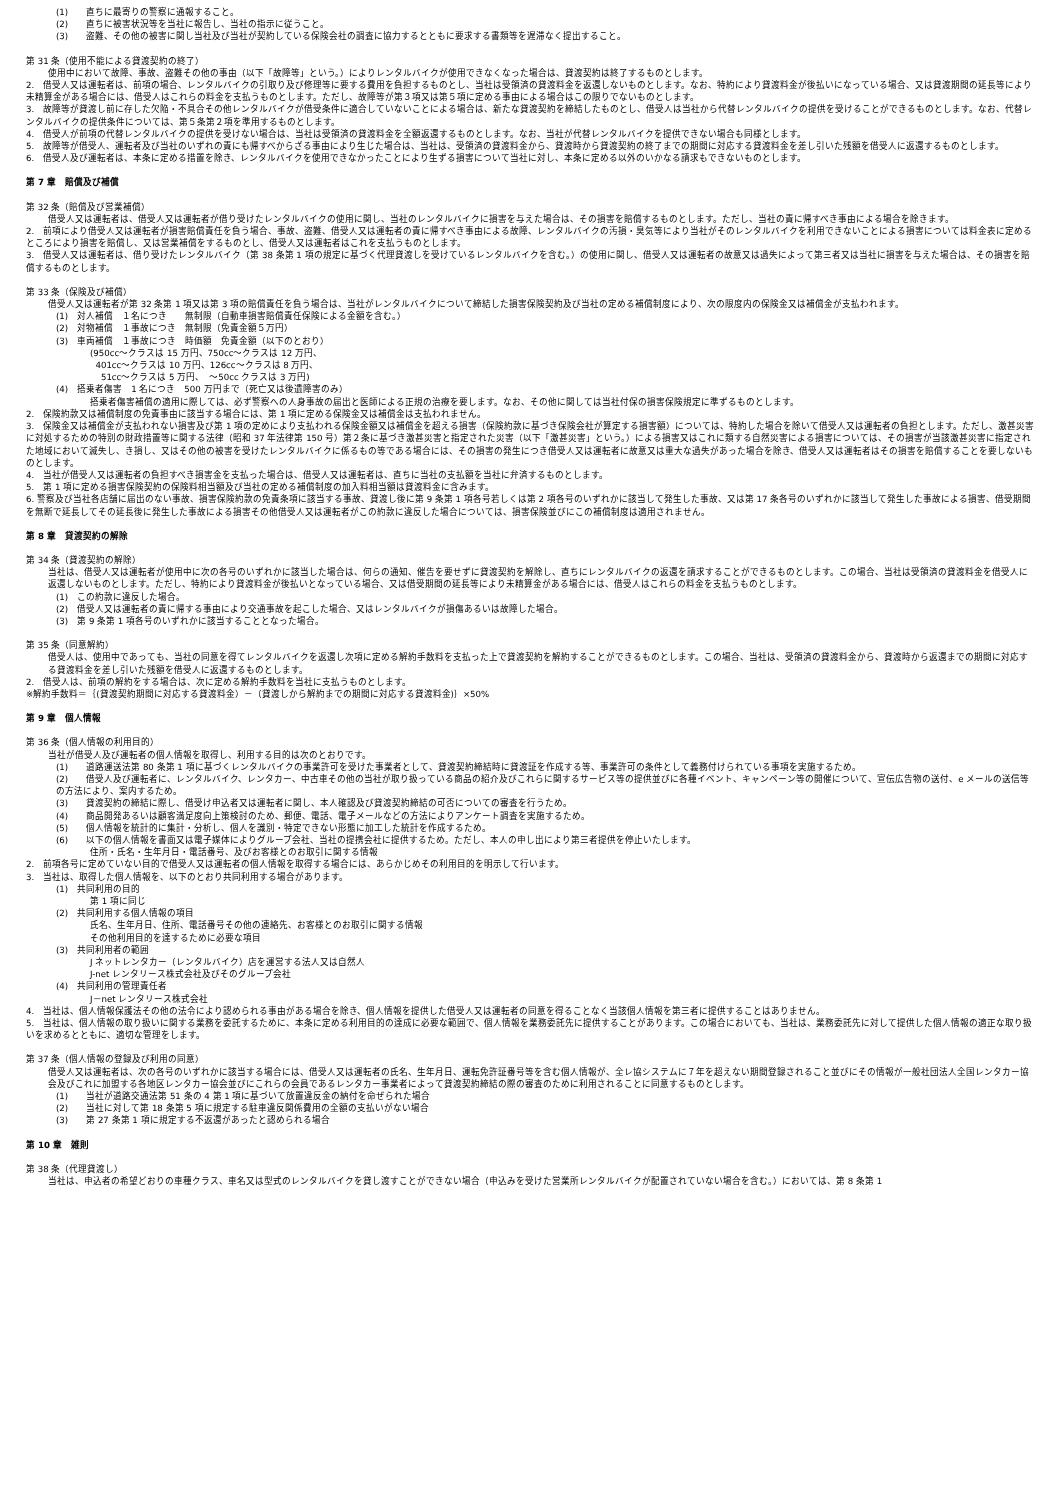(1)　　直ちに最寄りの警察に通報すること。
(2)　　直ちに被害状況等を当社に報告し、当社の指示に従うこと。
(3)　　盗難、その他の被害に関し当社及び当社が契約している保険会社の調査に協力するとともに要求する書類等を遅滞なく提出すること。
第 31 条（使用不能による貸渡契約の終了）
使用中において故障、事故、盗難その他の事由（以下「故障等」という。）によりレンタルバイクが使用できなくなった場合は、貸渡契約は終了するものとします。
2.　借受人又は運転者は、前項の場合、レンタルバイクの引取り及び修理等に要する費用を負担するものとし、当社は受領済の貸渡料金を返還しないものとします。なお、特約により貸渡料金が後払いになっている場合、又は貸渡期間の延長等により未精算金がある場合には、借受人はこれらの料金を支払うものとします。ただし、故障等が第３項又は第５項に定める事由による場合はこの限りでないものとします。
3.　故障等が貸渡し前に存した欠陥・不具合その他レンタルバイクが借受条件に適合していないことによる場合は、新たな貸渡契約を締結したものとし、借受人は当社から代替レンタルバイクの提供を受けることができるものとします。なお、代替レンタルバイクの提供条件については、第５条第２項を準用するものとします。
4.　借受人が前項の代替レンタルバイクの提供を受けない場合は、当社は受領済の貸渡料金を全額返還するものとします。なお、当社が代替レンタルバイクを提供できない場合も同様とします。
5.　故障等が借受人、運転者及び当社のいずれの責にも帰すべからざる事由により生じた場合は、当社は、受領済の貸渡料金から、貸渡時から貸渡契約の終了までの期間に対応する貸渡料金を差し引いた残額を借受人に返還するものとします。
6.　借受人及び運転者は、本条に定める措置を除き、レンタルバイクを使用できなかったことにより生ずる損害について当社に対し、本条に定める以外のいかなる請求もできないものとします。
第 7 章　賠償及び補償
第 32 条（賠償及び営業補償）
借受人又は運転者は、借受人又は運転者が借り受けたレンタルバイクの使用に関し、当社のレンタルバイクに損害を与えた場合は、その損害を賠償するものとします。ただし、当社の責に帰すべき事由による場合を除きます。
2.　前項により借受人又は運転者が損害賠償責任を負う場合、事故、盗難、借受人又は運転者の責に帰すべき事由による故障、レンタルバイクの汚損・臭気等により当社がそのレンタルバイクを利用できないことによる損害については料金表に定めるところにより損害を賠償し、又は営業補償をするものとし、借受人又は運転者はこれを支払うものとします。
3.　借受人又は運転者は、借り受けたレンタルバイク（第 38 条第 1 項の規定に基づく代理貸渡しを受けているレンタルバイクを含む。）の使用に関し、借受人又は運転者の故意又は過失によって第三者又は当社に損害を与えた場合は、その損害を賠償するものとします。
第 33 条（保険及び補償）
借受人又は運転者が第 32 条第 1 項又は第 3 項の賠償責任を負う場合は、当社がレンタルバイクについて締結した損害保険契約及び当社の定める補償制度により、次の限度内の保険金又は補償金が支払われます。
(1)　対人補償　１名につき　　無制限（自動車損害賠償責任保険による金額を含む。）
(2)　対物補償　１事故につき　無制限（免責金額５万円）
(3)　車両補償　１事故につき　時価額　免責金額（以下のとおり）
(950cc～クラスは 15 万円、750cc～クラスは 12 万円、
401cc～クラスは 10 万円、126cc～クラスは 8 万円、
51cc～クラスは 5 万円、　～50cc クラスは 3 万円)
(4)　搭乗者傷害　1 名につき　500 万円まで（死亡又は後遺障害のみ）
搭乗者傷害補償の適用に際しては、必ず警察への人身事故の届出と医師による正規の治療を要します。なお、その他に関しては当社付保の損害保険規定に準ずるものとします。
2.　保険約款又は補償制度の免責事由に該当する場合には、第 1 項に定める保険金又は補償金は支払われません。
3.　保険金又は補償金が支払われない損害及び第 1 項の定めにより支払われる保険金額又は補償金を超える損害（保険約款に基づき保険会社が算定する損害額）については、特約した場合を除いて借受人又は運転者の負担とします。ただし、激甚災害に対処するための特別の財政措置等に関する法律（昭和 37 年法律第 150 号）第２条に基づき激甚災害と指定された災害（以下「激甚災害」という。）による損害又はこれに類する自然災害による損害については、その損害が当該激甚災害に指定された地域において滅失し、き損し、又はその他の被害を受けたレンタルバイクに係るもの等である場合には、その損害の発生につき借受人又は運転者に故意又は重大な過失があった場合を除き、借受人又は運転者はその損害を賠償することを要しないものとします。
4.　当社が借受人又は運転者の負担すべき損害金を支払った場合は、借受人又は運転者は、直ちに当社の支払額を当社に弁済するものとします。
5.　第 1 項に定める損害保険契約の保険料相当額及び当社の定める補償制度の加入料相当額は貸渡料金に含みます。
6. 警察及び当社各店舗に届出のない事故、損害保険約款の免責条項に該当する事故、貸渡し後に第 9 条第 1 項各号若しくは第 2 項各号のいずれかに該当して発生した事故、又は第 17 条各号のいずれかに該当して発生した事故による損害、借受期間を無断で延長してその延長後に発生した事故による損害その他借受人又は運転者がこの約款に違反した場合については、損害保険並びにこの補償制度は適用されません。
第 8 章　貸渡契約の解除
第 34 条（貸渡契約の解除）
当社は、借受人又は運転者が使用中に次の各号のいずれかに該当した場合は、何らの通知、催告を要せずに貸渡契約を解除し、直ちにレンタルバイクの返還を請求することができるものとします。この場合、当社は受領済の貸渡料金を借受人に返還しないものとします。ただし、特約により貸渡料金が後払いとなっている場合、又は借受期間の延長等により未精算金がある場合には、借受人はこれらの料金を支払うものとします。
(1)　この約款に違反した場合。
(2)　借受人又は運転者の責に帰する事由により交通事故を起こした場合、又はレンタルバイクが損傷あるいは故障した場合。
(3)　第 9 条第 1 項各号のいずれかに該当することとなった場合。
第 35 条（同意解約）
借受人は、使用中であっても、当社の同意を得てレンタルバイクを返還し次項に定める解約手数料を支払った上で貸渡契約を解約することができるものとします。この場合、当社は、受領済の貸渡料金から、貸渡時から返還までの期間に対応する貸渡料金を差し引いた残額を借受人に返還するものとします。
2.　借受人は、前項の解約をする場合は、次に定める解約手数料を当社に支払うものとします。
※解約手数料＝｛(貸渡契約期間に対応する貸渡料金）－（貸渡しから解約までの期間に対応する貸渡料金)｝×50%
第 9 章　個人情報
第 36 条（個人情報の利用目的）
当社が借受人及び運転者の個人情報を取得し、利用する目的は次のとおりです。
(1)　　道路運送法第 80 条第 1 項に基づくレンタルバイクの事業許可を受けた事業者として、貸渡契約締結時に貸渡証を作成する等、事業許可の条件として義務付けられている事項を実施するため。
(2)　　借受人及び運転者に、レンタルバイク、レンタカー、中古車その他の当社が取り扱っている商品の紹介及びこれらに関するサービス等の提供並びに各種イベント、キャンペーン等の開催について、宣伝広告物の送付、e メールの送信等の方法により、案内するため。
(3)　　貸渡契約の締結に際し、借受け申込者又は運転者に関し、本人確認及び貸渡契約締結の可否についての審査を行うため。
(4)　　商品開発あるいは顧客満足度向上策検討のため、郵便、電話、電子メールなどの方法によりアンケート調査を実施するため。
(5)　　個人情報を統計的に集計・分析し、個人を識別・特定できない形態に加工した統計を作成するため。
(6)　　以下の個人情報を書面又は電子媒体によりグループ会社、当社の提携会社に提供するため。ただし、本人の申し出により第三者提供を停止いたします。
住所・氏名・生年月日・電話番号、及びお客様とのお取引に関する情報
2.　前項各号に定めていない目的で借受人又は運転者の個人情報を取得する場合には、あらかじめその利用目的を明示して行います。
3.　当社は、取得した個人情報を、以下のとおり共同利用する場合があります。
(1)　共同利用の目的
第 1 項に同じ
(2)　共同利用する個人情報の項目
氏名、生年月日、住所、電話番号その他の連絡先、お客様とのお取引に関する情報
その他利用目的を達するために必要な項目
(3)　共同利用者の範囲
J ネットレンタカー（レンタルバイク）店を運営する法人又は自然人
J-net レンタリース株式会社及びそのグループ会社
(4)　共同利用の管理責任者
J－net レンタリース株式会社
4.　当社は、個人情報保護法その他の法令により認められる事由がある場合を除き、個人情報を提供した借受人又は運転者の同意を得ることなく当該個人情報を第三者に提供することはありません。
5.　当社は、個人情報の取り扱いに関する業務を委託するために、本条に定める利用目的の達成に必要な範囲で、個人情報を業務委託先に提供することがあります。この場合においても、当社は、業務委託先に対して提供した個人情報の適正な取り扱いを求めるとともに、適切な管理をします。
第 37 条（個人情報の登録及び利用の同意）
借受人又は運転者は、次の各号のいずれかに該当する場合には、借受人又は運転者の氏名、生年月日、運転免許証番号等を含む個人情報が、全レ協システムに７年を超えない期間登録されること並びにその情報が一般社団法人全国レンタカー協会及びこれに加盟する各地区レンタカー協会並びにこれらの会員であるレンタカー事業者によって貸渡契約締結の際の審査のために利用されることに同意するものとします。
(1)　　当社が道路交通法第 51 条の 4 第 1 項に基づいて放置違反金の納付を命ぜられた場合
(2)　　当社に対して第 18 条第 5 項に規定する駐車違反関係費用の全額の支払いがない場合
(3)　　第 27 条第 1 項に規定する不返還があったと認められる場合
第 10 章　雑則
第 38 条（代理貸渡し）
当社は、申込者の希望どおりの車種クラス、車名又は型式のレンタルバイクを貸し渡すことができない場合（申込みを受けた営業所レンタルバイクが配置されていない場合を含む。）においては、第 8 条第 1